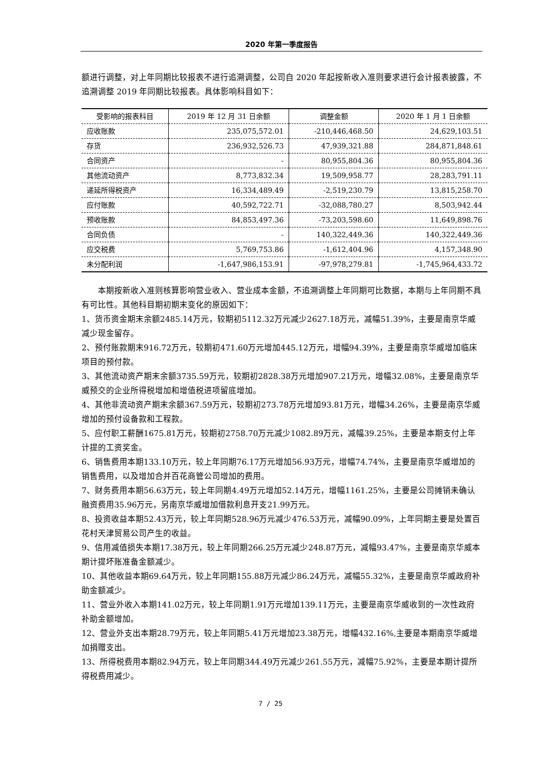2020 年第一季度报告
额进行调整，对上年同期比较报表不进行追溯调整，公司自 2020 年起按新收入准则要求进行会计报表披露，不追溯调整 2019 年同期比较报表。具体影响科目如下：
| 受影响的报表科目 | 2019 年 12 月 31 日余额 | 调整金额 | 2020 年 1 月 1 日余额 |
| --- | --- | --- | --- |
| 应收账款 | 235,075,572.01 | -210,446,468.50 | 24,629,103.51 |
| 存货 | 236,932,526.73 | 47,939,321.88 | 284,871,848.61 |
| 合同资产 | - | 80,955,804.36 | 80,955,804.36 |
| 其他流动资产 | 8,773,832.34 | 19,509,958.77 | 28,283,791.11 |
| 递延所得税资产 | 16,334,489.49 | -2,519,230.79 | 13,815,258.70 |
| 应付账款 | 40,592,722.71 | -32,088,780.27 | 8,503,942.44 |
| 预收账款 | 84,853,497.36 | -73,203,598.60 | 11,649,898.76 |
| 合同负债 | - | 140,322,449.36 | 140,322,449.36 |
| 应交税费 | 5,769,753.86 | -1,612,404.96 | 4,157,348.90 |
| 未分配利润 | -1,647,986,153.91 | -97,978,279.81 | -1,745,964,433.72 |
　　本期按新收入准则核算影响营业收入、营业成本金额，不追溯调整上年同期可比数据，本期与上年同期不具有可比性。其他科目期初期末变化的原因如下：
1、货币资金期末余额2485.14万元，较期初5112.32万元减少2627.18万元，减幅51.39%，主要是南京华威减少现金留存。
2、预付账款期末916.72万元，较期初471.60万元增加445.12万元，增幅94.39%，主要是南京华威增加临床项目的预付款。
3、其他流动资产期末余额3735.59万元，较期初2828.38万元增加907.21万元，增幅32.08%，主要是南京华威预交的企业所得税增加和增值税进项留底增加。
4、其他非流动资产期末余额367.59万元，较期初273.78万元增加93.81万元，增幅34.26%，主要是南京华威增加的预付设备款和工程款。
5、应付职工薪酬1675.81万元，较期初2758.70万元减少1082.89万元，减幅39.25%，主要是本期支付上年计提的工资奖金。
6、销售费用本期133.10万元，较上年同期76.17万元增加56.93万元，增幅74.74%，主要是南京华威增加的销售费用，以及增加合并百花商管公司增加的费用。
7、财务费用本期56.63万元，较上年同期4.49万元增加52.14万元，增幅1161.25%，主要是公司摊销未确认融资费用35.96万元，另南京华威增加借款利息开支21.99万元。
8、投资收益本期52.43万元，较上年同期528.96万元减少476.53万元，减幅90.09%，上年同期主要是处置百花村天津贸易公司产生的收益。
9、信用减值损失本期17.38万元，较上年同期266.25万元减少248.87万元，减幅93.47%，主要是南京华威本期计提坏账准备金额减少。
10、其他收益本期69.64万元，较上年同期155.88万元减少86.24万元，减幅55.32%，主要是南京华威政府补助金额减少。
11、营业外收入本期141.02万元，较上年同期1.91万元增加139.11万元，主要是南京华威收到的一次性政府补助金额增加。
12、营业外支出本期28.79万元，较上年同期5.41万元增加23.38万元，增幅432.16%,主要是本期南京华威增加捐赠支出。
13、所得税费用本期82.94万元，较上年同期344.49万元减少261.55万元，减幅75.92%，主要是本期计提所得税费用减少。
7 / 25